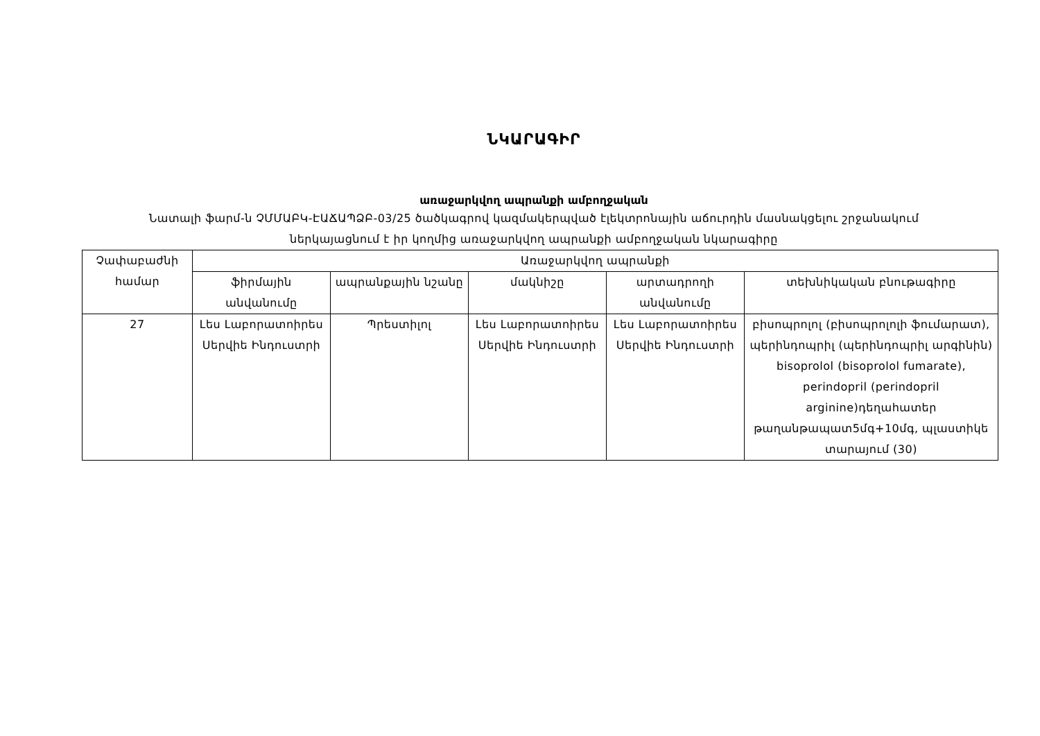ՆԿԱՐԱԳԻՐ
առաջարկվող ապրանքի ամբողջական
Նատալի ֆարմ-ն ՉՄՄԱԲԿ-ԷԱՃԱՊՁԲ-03/25 ծածկագրով կազմակերպված էլեկտրոնային աճուրդին մասնակցելու շրջանակում
ներկայացնում է իր կողմից առաջարկվող ապրանքի ամբողջական նկարագիրը
| Չափաբաժնի համար | Առաջարկվող ապրանքի | | | | |
| --- | --- | --- | --- | --- | --- |
| | ֆիրմային անվանումը | ապրանքային նշանը | մակնիշը | արտադրողի անվանումը | տեխնիկական բնութագիրը |
| 27 | Լես Լաբորատոիրես Սերվիե Ինդուստրի | Պրեստիլոլ | Լես Լաբորատոիրես Սերվիե Ինդուստրի | Լես Լաբորատոիրես Սերվիե Ինդուստրի | բիսոպրոլոլ (բիսոպրոլոլի ֆումարատ), պերինդոպրիլ (պերինդոպրիլ արգինին) bisoprolol (bisoprolol fumarate), perindopril (perindopril arginine)դեղահատեր թաղանթապատ5մգ+10մգ, պլաստիկե տարայում (30) |